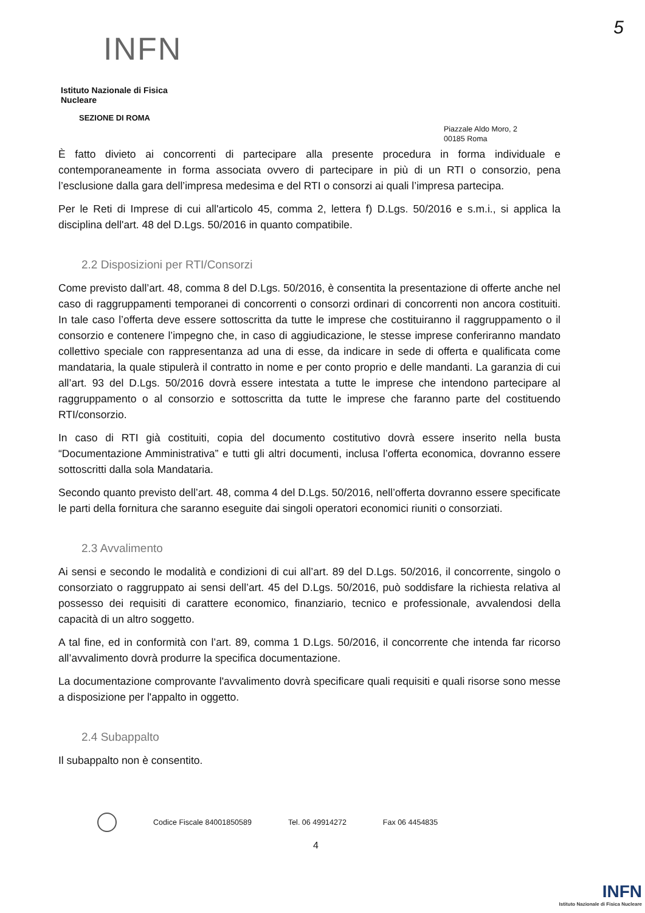5
INFN
Istituto Nazionale di Fisica Nucleare
SEZIONE DI ROMA
Piazzale Aldo Moro, 2
00185 Roma
È fatto divieto ai concorrenti di partecipare alla presente procedura in forma individuale e contemporaneamente in forma associata ovvero di partecipare in più di un RTI o consorzio, pena l’esclusione dalla gara dell’impresa medesima e del RTI o consorzi ai quali l’impresa partecipa.
Per le Reti di Imprese di cui all'articolo 45, comma 2, lettera f) D.Lgs. 50/2016 e s.m.i., si applica la disciplina dell'art. 48 del D.Lgs. 50/2016 in quanto compatibile.
2.2 Disposizioni per RTI/Consorzi
Come previsto dall’art. 48, comma 8 del D.Lgs. 50/2016, è consentita la presentazione di offerte anche nel caso di raggruppamenti temporanei di concorrenti o consorzi ordinari di concorrenti non ancora costituiti. In tale caso l’offerta deve essere sottoscritta da tutte le imprese che costituiranno il raggruppamento o il consorzio e contenere l’impegno che, in caso di aggiudicazione, le stesse imprese conferiranno mandato collettivo speciale con rappresentanza ad una di esse, da indicare in sede di offerta e qualificata come mandataria, la quale stipulerà il contratto in nome e per conto proprio e delle mandanti. La garanzia di cui all’art. 93 del D.Lgs. 50/2016 dovrà essere intestata a tutte le imprese che intendono partecipare al raggruppamento o al consorzio e sottoscritta da tutte le imprese che faranno parte del costituendo RTI/consorzio.
In caso di RTI già costituiti, copia del documento costitutivo dovrà essere inserito nella busta “Documentazione Amministrativa” e tutti gli altri documenti, inclusa l’offerta economica, dovranno essere sottoscritti dalla sola Mandataria.
Secondo quanto previsto dell’art. 48, comma 4 del D.Lgs. 50/2016, nell’offerta dovranno essere specificate le parti della fornitura che saranno eseguite dai singoli operatori economici riuniti o consorziati.
2.3 Avvalimento
Ai sensi e secondo le modalità e condizioni di cui all’art. 89 del D.Lgs. 50/2016, il concorrente, singolo o consorziato o raggruppato ai sensi dell’art. 45 del D.Lgs. 50/2016, può soddisfare la richiesta relativa al possesso dei requisiti di carattere economico, finanziario, tecnico e professionale, avvalendosi della capacità di un altro soggetto.
A tal fine, ed in conformità con l’art. 89, comma 1 D.Lgs. 50/2016, il concorrente che intenda far ricorso all’avvalimento dovrà produrre la specifica documentazione.
La documentazione comprovante l'avvalimento dovrà specificare quali requisiti e quali risorse sono messe a disposizione per l'appalto in oggetto.
2.4 Subappalto
Il subappalto non è consentito.
Codice Fiscale 84001850589 Tel. 06 49914272 Fax 06 4454835
4
INFN
Istituto Nazionale di Fisica Nucleare